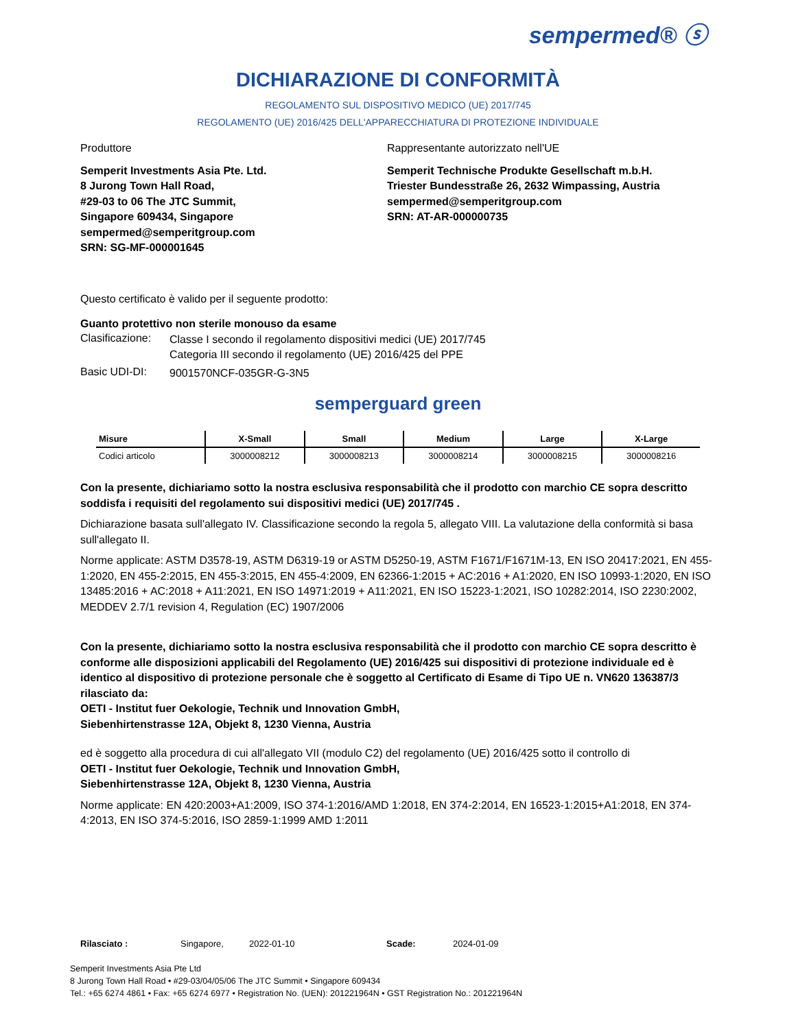sempermed® ⓢ
DICHIARAZIONE DI CONFORMITÀ
REGOLAMENTO SUL DISPOSITIVO MEDICO (UE) 2017/745
REGOLAMENTO (UE) 2016/425 DELL'APPARECCHIATURA DI PROTEZIONE INDIVIDUALE
Produttore
Semperit Investments Asia Pte. Ltd.
8 Jurong Town Hall Road,
#29-03 to 06 The JTC Summit,
Singapore 609434, Singapore
sempermed@semperitgroup.com
SRN: SG-MF-000001645
Rappresentante autorizzato nell'UE
Semperit Technische Produkte Gesellschaft m.b.H.
Triester Bundesstraße 26, 2632 Wimpassing, Austria
sempermed@semperitgroup.com
SRN: AT-AR-000000735
Questo certificato è valido per il seguente prodotto:
Guanto protettivo non sterile monouso da esame
Clasificazione:
Classe I secondo il regolamento dispositivi medici (UE) 2017/745
Categoria III secondo il regolamento (UE) 2016/425 del PPE
Basic UDI-DI:
9001570NCF-035GR-G-3N5
semperguard green
| Misure | X-Small | Small | Medium | Large | X-Large |
| --- | --- | --- | --- | --- | --- |
| Codici articolo | 3000008212 | 3000008213 | 3000008214 | 3000008215 | 3000008216 |
Con la presente, dichiariamo sotto la nostra esclusiva responsabilità che il prodotto con marchio CE sopra descritto soddisfa i requisiti del regolamento sui dispositivi medici (UE) 2017/745 .
Dichiarazione basata sull'allegato IV. Classificazione secondo la regola 5, allegato VIII. La valutazione della conformità si basa sull'allegato II.
Norme applicate: ASTM D3578-19, ASTM D6319-19 or ASTM D5250-19, ASTM F1671/F1671M-13, EN ISO 20417:2021, EN 455-1:2020, EN 455-2:2015, EN 455-3:2015, EN 455-4:2009, EN 62366-1:2015 + AC:2016 + A1:2020, EN ISO 10993-1:2020, EN ISO 13485:2016 + AC:2018 + A11:2021, EN ISO 14971:2019 + A11:2021, EN ISO 15223-1:2021, ISO 10282:2014, ISO 2230:2002, MEDDEV 2.7/1 revision 4, Regulation (EC) 1907/2006
Con la presente, dichiariamo sotto la nostra esclusiva responsabilità che il prodotto con marchio CE sopra descritto è conforme alle disposizioni applicabili del Regolamento (UE) 2016/425 sui dispositivi di protezione individuale ed è identico al dispositivo di protezione personale che è soggetto al Certificato di Esame di Tipo UE n. VN620 136387/3 rilasciato da:
OETI - Institut fuer Oekologie, Technik und Innovation GmbH,
Siebenhirtenstrasse 12A, Objekt 8, 1230 Vienna, Austria
ed è soggetto alla procedura di cui all'allegato VII (modulo C2) del regolamento (UE) 2016/425 sotto il controllo di
OETI - Institut fuer Oekologie, Technik und Innovation GmbH,
Siebenhirtenstrasse 12A, Objekt 8, 1230 Vienna, Austria
Norme applicate: EN 420:2003+A1:2009, ISO 374-1:2016/AMD 1:2018, EN 374-2:2014, EN 16523-1:2015+A1:2018, EN 374-4:2013, EN ISO 374-5:2016, ISO 2859-1:1999 AMD 1:2011
Rilasciato : Singapore, 2022-01-10 Scade: 2024-01-09
Semperit Investments Asia Pte Ltd
8 Jurong Town Hall Road • #29-03/04/05/06 The JTC Summit • Singapore 609434
Tel.: +65 6274 4861 • Fax: +65 6274 6977 • Registration No. (UEN): 201221964N • GST Registration No.: 201221964N